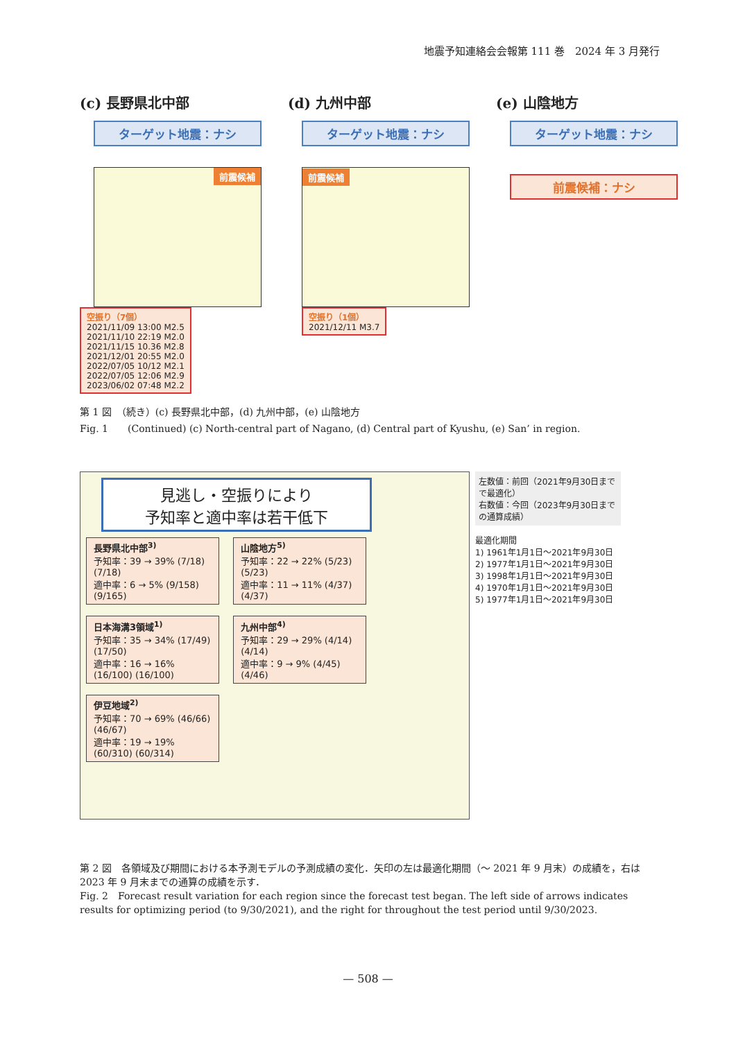地震予知連絡会会報第 111 巻　2024 年 3 月発行
(c) 長野県北中部
ターゲット地震：ナシ
前震候補
空振り（7個）
2021/11/09 13:00 M2.5
2021/11/10 22:19 M2.0
2021/11/15 10.36 M2.8
2021/12/01 20:55 M2.0
2022/07/05 10/12 M2.1
2022/07/05 12:06 M2.9
2023/06/02 07:48 M2.2
(d) 九州中部
ターゲット地震：ナシ
前震候補
空振り（1個）
2021/12/11 M3.7
(e) 山陰地方
ターゲット地震：ナシ
前震候補：ナシ
第 1 図　（続き）(c) 長野県北中部，(d) 九州中部，(e) 山陰地方
Fig. 1　　(Continued) (c) North-central part of Nagano, (d) Central part of Kyushu, (e) San’ in region.
見逃し・空振りにより
予知率と適中率は若干低下
長野県北中部<sup>3)</sup>
予知率：39 → 39% (7/18) (7/18)
適中率：6 → 5% (9/158) (9/165)
山陰地方<sup>5)</sup>
予知率：22 → 22% (5/23) (5/23)
適中率：11 → 11% (4/37) (4/37)
日本海溝3領域<sup>1)</sup>
予知率：35 → 34% (17/49) (17/50)
適中率：16 → 16% (16/100) (16/100)
九州中部<sup>4)</sup>
予知率：29 → 29% (4/14) (4/14)
適中率：9 → 9% (4/45) (4/46)
伊豆地域<sup>2)</sup>
予知率：70 → 69% (46/66) (46/67)
適中率：19 → 19% (60/310) (60/314)
左数値：前回（2021年9月30日までで最適化）
右数値：今回（2023年9月30日までの通算成績）
最適化期間
1) 1961年1月1日～2021年9月30日
2) 1977年1月1日～2021年9月30日
3) 1998年1月1日～2021年9月30日
4) 1970年1月1日～2021年9月30日
5) 1977年1月1日～2021年9月30日
第 2 図　各領域及び期間における本予測モデルの予測成績の変化．矢印の左は最適化期間（～ 2021 年 9 月末）の成績を，右は 2023 年 9 月末までの通算の成績を示す．
Fig. 2　Forecast result variation for each region since the forecast test began. The left side of arrows indicates results for optimizing period (to 9/30/2021), and the right for throughout the test period until 9/30/2023.
— 508 —